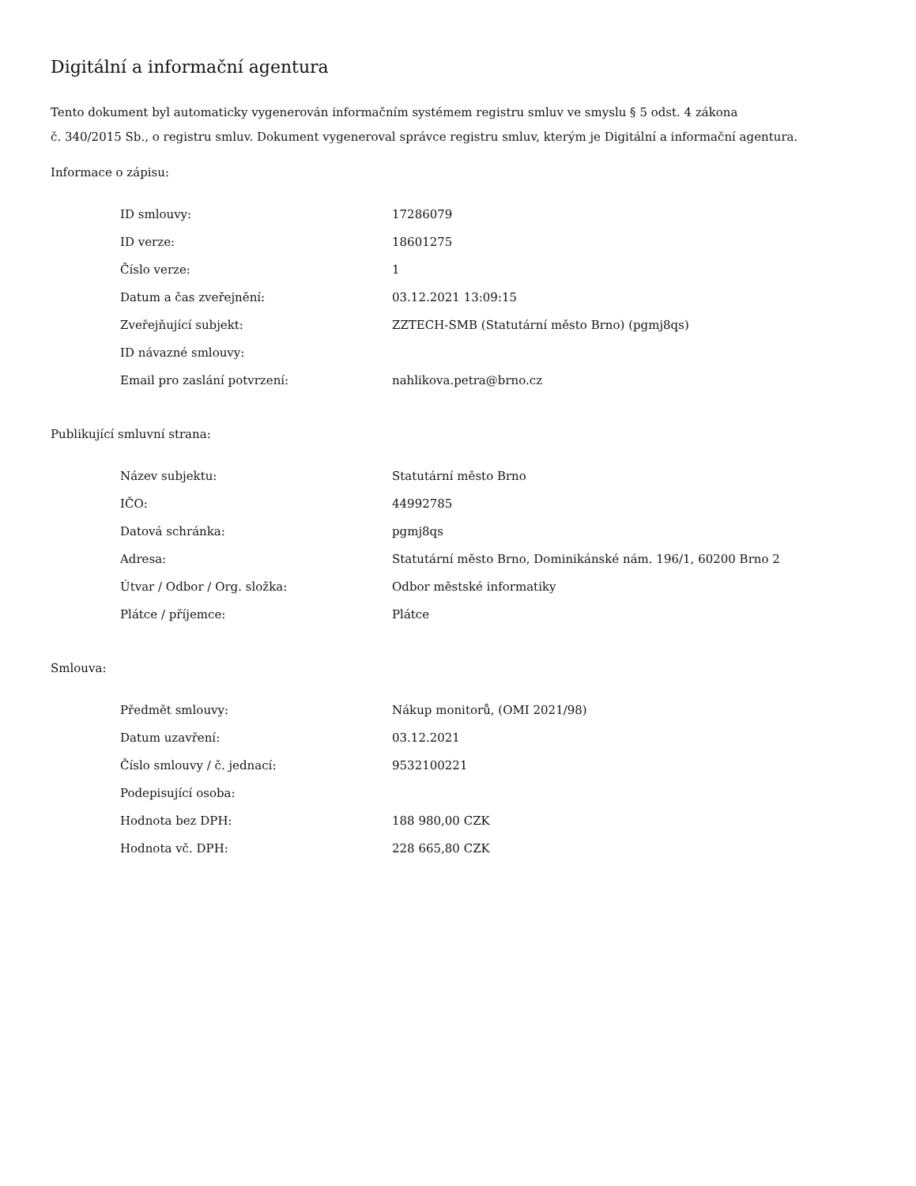Digitální a informační agentura
Tento dokument byl automaticky vygenerován informačním systémem registru smluv ve smyslu § 5 odst. 4 zákona
č. 340/2015 Sb., o registru smluv. Dokument vygeneroval správce registru smluv, kterým je Digitální a informační agentura.
Informace o zápisu:
| ID smlouvy: | 17286079 |
| ID verze: | 18601275 |
| Číslo verze: | 1 |
| Datum a čas zveřejnění: | 03.12.2021 13:09:15 |
| Zveřejňující subjekt: | ZZTECH-SMB (Statutární město Brno) (pgmj8qs) |
| ID návazné smlouvy: | |
| Email pro zaslání potvrzení: | nahlikova.petra@brno.cz |
Publikující smluvní strana:
| Název subjektu: | Statutární město Brno |
| IČO: | 44992785 |
| Datová schránka: | pgmj8qs |
| Adresa: | Statutární město Brno, Dominikánské nám. 196/1, 60200 Brno 2 |
| Útvar / Odbor / Org. složka: | Odbor městské informatiky |
| Plátce / příjemce: | Plátce |
Smlouva:
| Předmět smlouvy: | Nákup monitorů, (OMI 2021/98) |
| Datum uzavření: | 03.12.2021 |
| Číslo smlouvy / č. jednací: | 9532100221 |
| Podepisující osoba: | |
| Hodnota bez DPH: | 188 980,00 CZK |
| Hodnota vč. DPH: | 228 665,80 CZK |